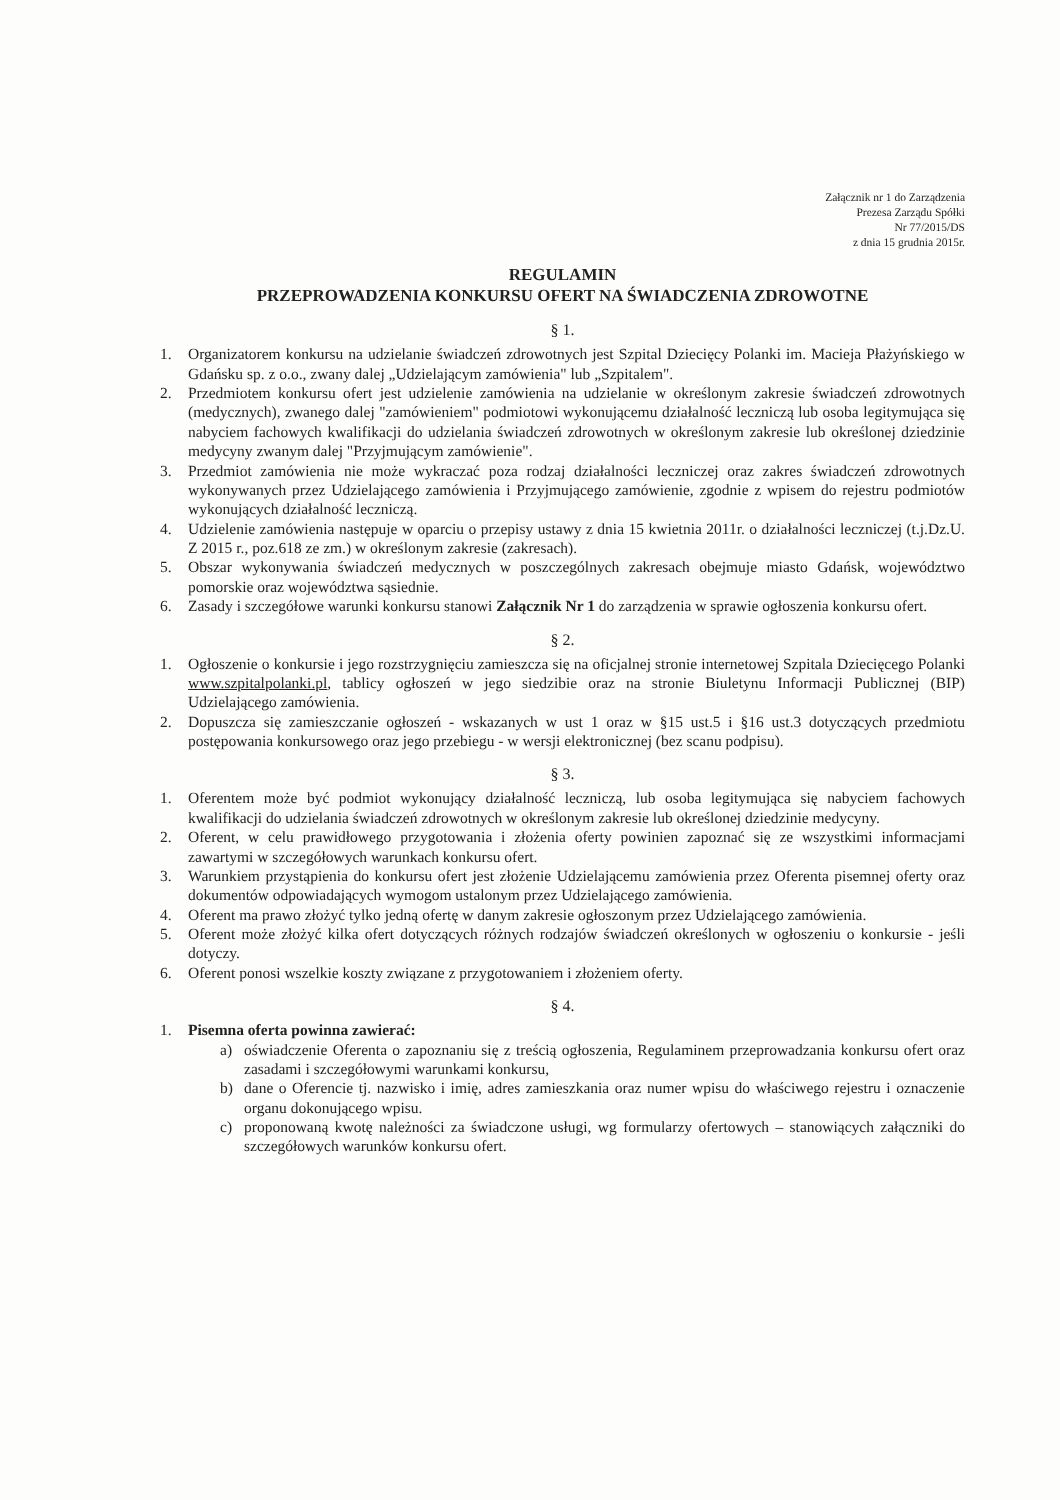Załącznik nr 1 do Zarządzenia
Prezesa Zarządu Spółki
Nr 77/2015/DS
z dnia 15 grudnia 2015r.
REGULAMIN
PRZEPROWADZENIA KONKURSU OFERT NA ŚWIADCZENIA ZDROWOTNE
§ 1.
1. Organizatorem konkursu na udzielanie świadczeń zdrowotnych jest Szpital Dziecięcy Polanki im. Macieja Płażyńskiego w Gdańsku sp. z o.o., zwany dalej „Udzielającym zamówienia" lub „Szpitalem".
2. Przedmiotem konkursu ofert jest udzielenie zamówienia na udzielanie w określonym zakresie świadczeń zdrowotnych (medycznych), zwanego dalej "zamówieniem" podmiotowi wykonującemu działalność leczniczą lub osoba legitymująca się nabyciem fachowych kwalifikacji do udzielania świadczeń zdrowotnych w określonym zakresie lub określonej dziedzinie medycyny zwanym dalej "Przyjmującym zamówienie".
3. Przedmiot zamówienia nie może wykraczać poza rodzaj działalności leczniczej oraz zakres świadczeń zdrowotnych wykonywanych przez Udzielającego zamówienia i Przyjmującego zamówienie, zgodnie z wpisem do rejestru podmiotów wykonujących działalność leczniczą.
4. Udzielenie zamówienia następuje w oparciu o przepisy ustawy z dnia 15 kwietnia 2011r. o działalności leczniczej (t.j.Dz.U. Z 2015 r., poz.618 ze zm.) w określonym zakresie (zakresach).
5. Obszar wykonywania świadczeń medycznych w poszczególnych zakresach obejmuje miasto Gdańsk, województwo pomorskie oraz województwa sąsiednie.
6. Zasady i szczegółowe warunki konkursu stanowi Załącznik Nr 1 do zarządzenia w sprawie ogłoszenia konkursu ofert.
§ 2.
1. Ogłoszenie o konkursie i jego rozstrzygnięciu zamieszcza się na oficjalnej stronie internetowej Szpitala Dziecięcego Polanki www.szpitalpolanki.pl, tablicy ogłoszeń w jego siedzibie oraz na stronie Biuletynu Informacji Publicznej (BIP) Udzielającego zamówienia.
2. Dopuszcza się zamieszczanie ogłoszeń - wskazanych w ust 1 oraz w §15 ust.5 i §16 ust.3 dotyczących przedmiotu postępowania konkursowego oraz jego przebiegu - w wersji elektronicznej (bez scanu podpisu).
§ 3.
1. Oferentem może być podmiot wykonujący działalność leczniczą, lub osoba legitymująca się nabyciem fachowych kwalifikacji do udzielania świadczeń zdrowotnych w określonym zakresie lub określonej dziedzinie medycyny.
2. Oferent, w celu prawidłowego przygotowania i złożenia oferty powinien zapoznać się ze wszystkimi informacjami zawartymi w szczegółowych warunkach konkursu ofert.
3. Warunkiem przystąpienia do konkursu ofert jest złożenie Udzielającemu zamówienia przez Oferenta pisemnej oferty oraz dokumentów odpowiadających wymogom ustalonym przez Udzielającego zamówienia.
4. Oferent ma prawo złożyć tylko jedną ofertę w danym zakresie ogłoszonym przez Udzielającego zamówienia.
5. Oferent może złożyć kilka ofert dotyczących różnych rodzajów świadczeń określonych w ogłoszeniu o konkursie - jeśli dotyczy.
6. Oferent ponosi wszelkie koszty związane z przygotowaniem i złożeniem oferty.
§ 4.
1. Pisemna oferta powinna zawierać:
a) oświadczenie Oferenta o zapoznaniu się z treścią ogłoszenia, Regulaminem przeprowadzania konkursu ofert oraz zasadami i szczegółowymi warunkami konkursu,
b) dane o Oferencie tj. nazwisko i imię, adres zamieszkania oraz numer wpisu do właściwego rejestru i oznaczenie organu dokonującego wpisu.
c) proponowaną kwotę należności za świadczone usługi, wg formularzy ofertowych – stanowiących załączniki do szczegółowych warunków konkursu ofert.